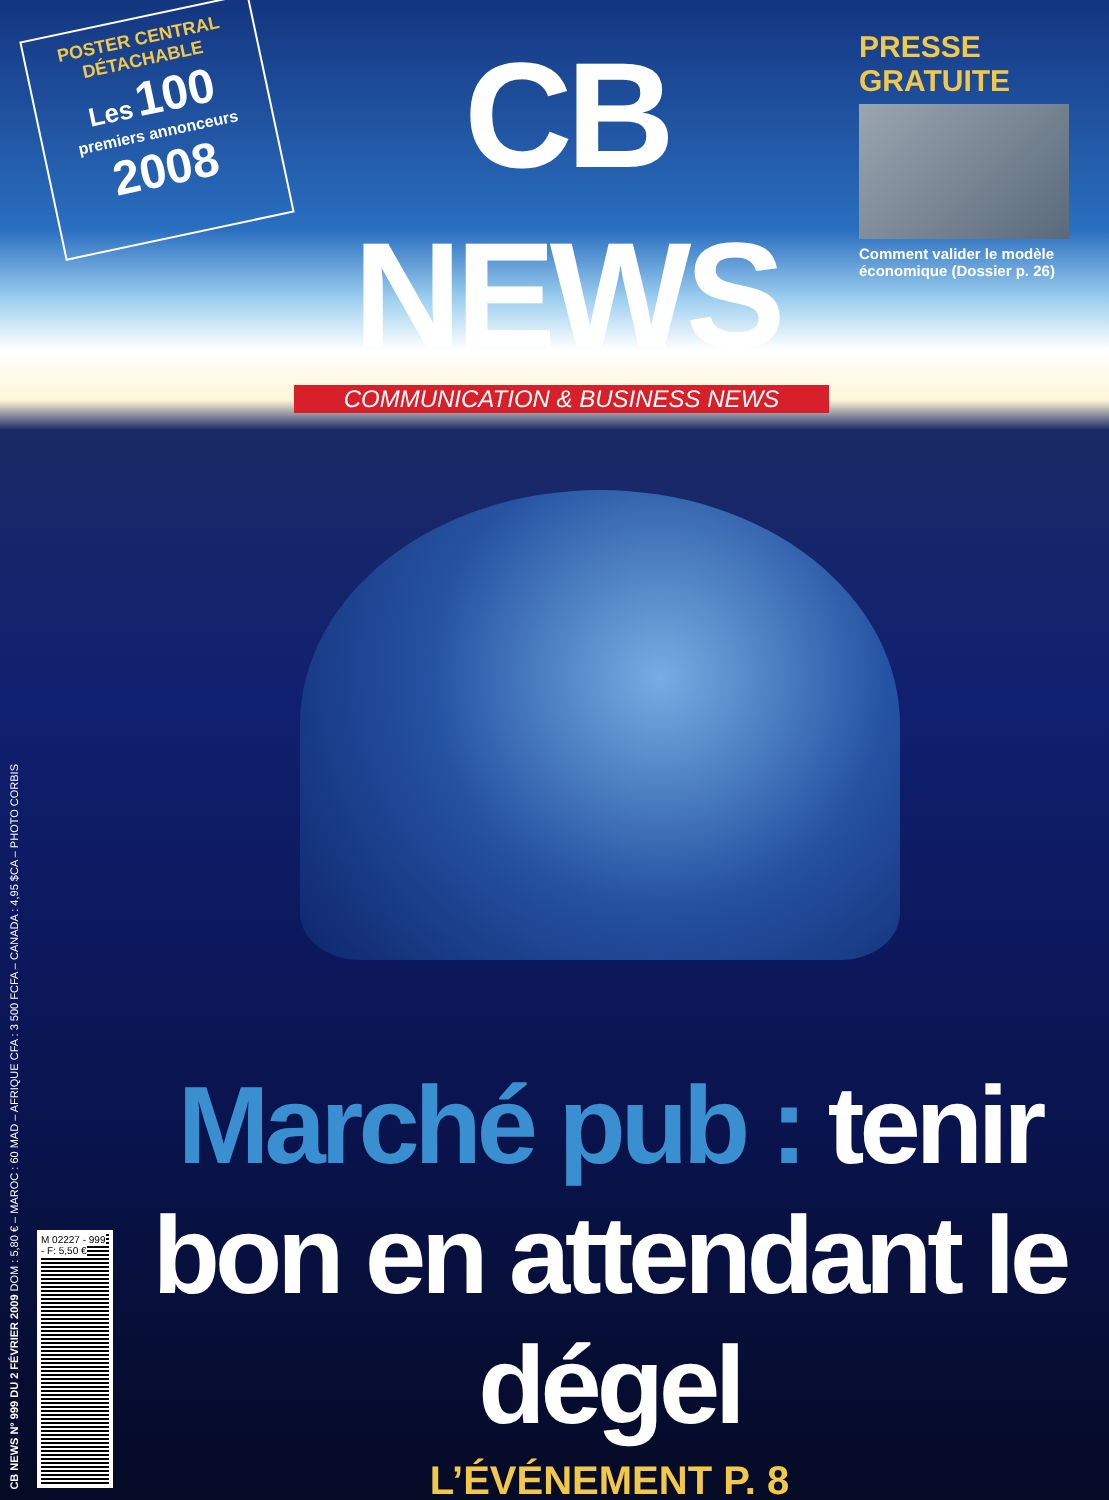POSTER CENTRAL DÉTACHABLE
Les 100
premiers annonceurs
2008
CB NEWS
COMMUNICATION & BUSINESS NEWS
PRESSE GRATUITE
Comment valider le modèle économique (Dossier p. 26)
Marché pub : tenir bon en attendant le dégel
L’ÉVÉNEMENT P. 8
CB NEWS N° 999 DU 2 FÉVRIER 2009 DOM : 5,80 € – MAROC : 60 MAD – AFRIQUE CFA : 3 500 FCFA – CANADA : 4,95 $CA – PHOTO CORBIS
M 02227 - 999 - F: 5,50 €